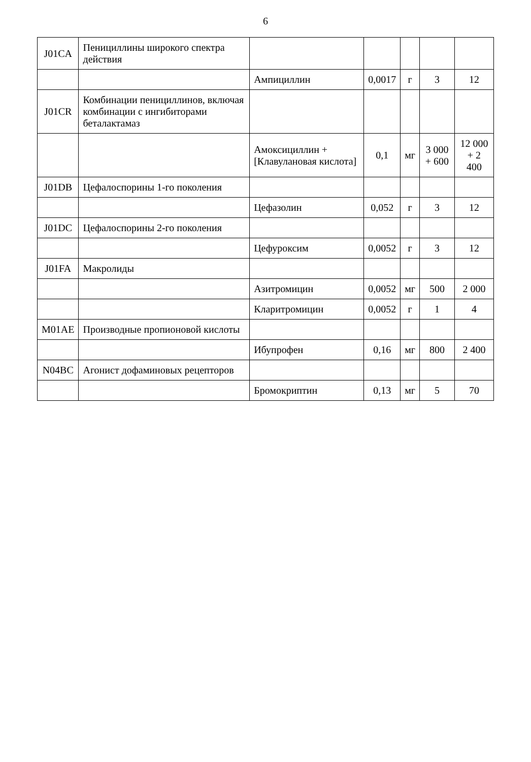6
| J01CA | Пенициллины широкого спектра действия | | | | | |
| | | Ампициллин | 0,0017 | г | 3 | 12 |
| J01CR | Комбинации пенициллинов, включая комбинации с ингибиторами беталактамаз | | | | | |
| | | Амоксициллин + [Клавулановая кислота] | 0,1 | мг | 3 000 + 600 | 12 000 + 2 400 |
| J01DB | Цефалоспорины 1-го поколения | | | | | |
| | | Цефазолин | 0,052 | г | 3 | 12 |
| J01DC | Цефалоспорины 2-го поколения | | | | | |
| | | Цефуроксим | 0,0052 | г | 3 | 12 |
| J01FA | Макролиды | | | | | |
| | | Азитромицин | 0,0052 | мг | 500 | 2 000 |
| | | Кларитромицин | 0,0052 | г | 1 | 4 |
| M01AE | Производные пропионовой кислоты | | | | | |
| | | Ибупрофен | 0,16 | мг | 800 | 2 400 |
| N04BC | Агонист дофаминовых рецепторов | | | | | |
| | | Бромокриптин | 0,13 | мг | 5 | 70 |